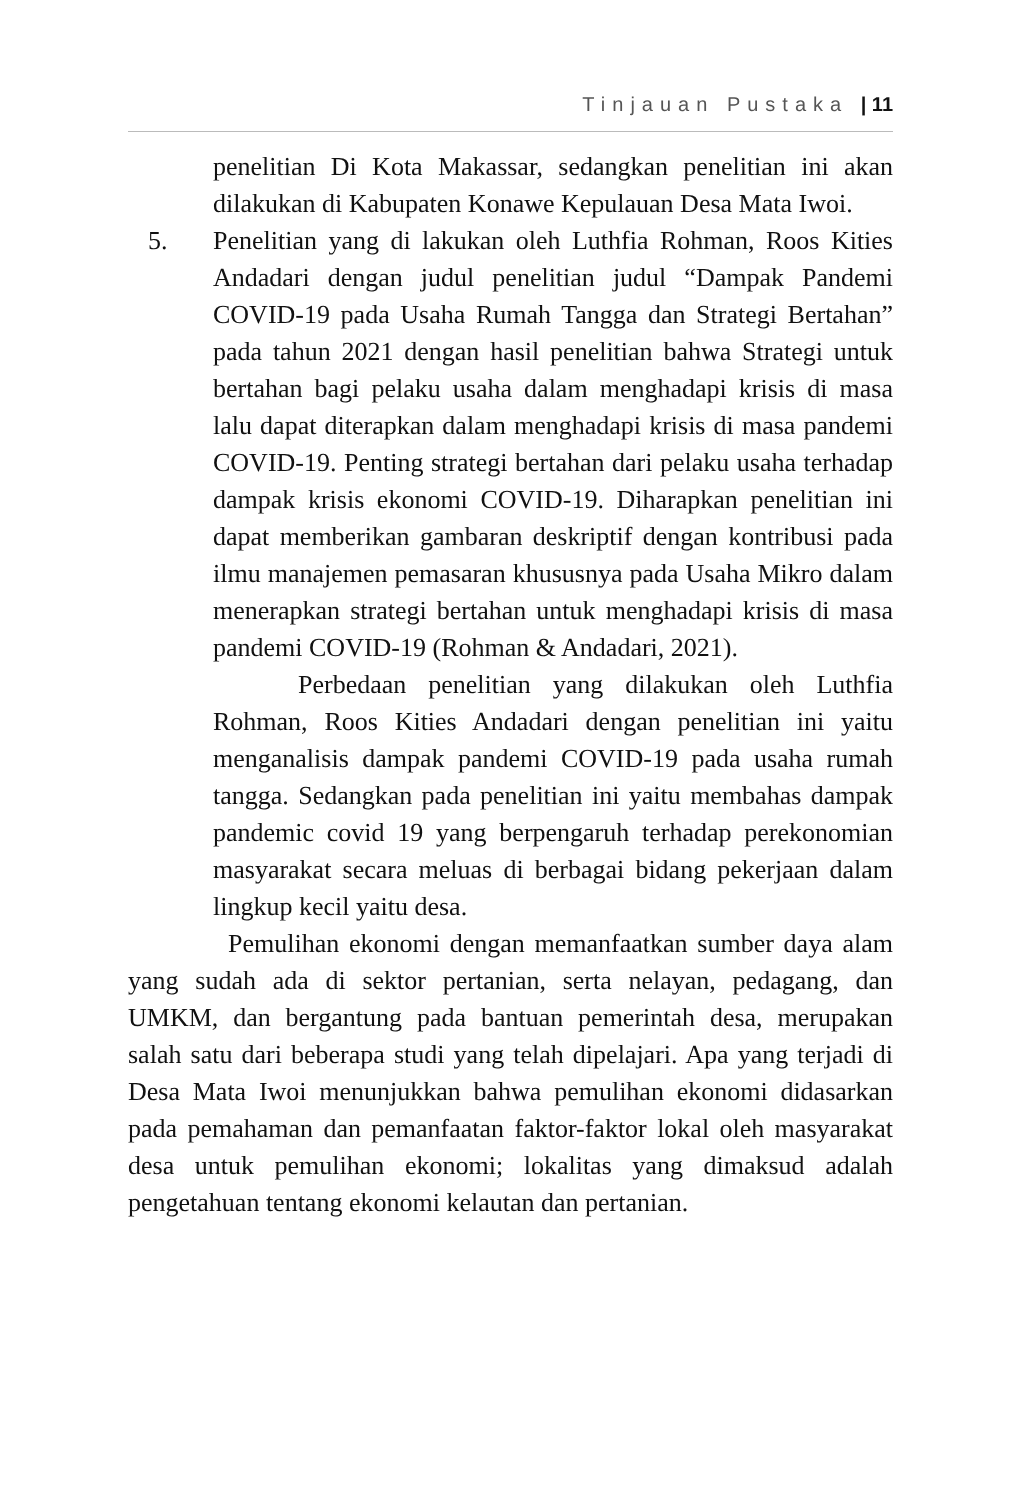Tinjauan Pustaka | 11
penelitian Di Kota Makassar, sedangkan penelitian ini akan dilakukan di Kabupaten Konawe Kepulauan Desa Mata Iwoi.
5. Penelitian yang di lakukan oleh Luthfia Rohman, Roos Kities Andadari dengan judul penelitian judul “Dampak Pandemi COVID-19 pada Usaha Rumah Tangga dan Strategi Bertahan” pada tahun 2021 dengan hasil penelitian bahwa Strategi untuk bertahan bagi pelaku usaha dalam menghadapi krisis di masa lalu dapat diterapkan dalam menghadapi krisis di masa pandemi COVID-19. Penting strategi bertahan dari pelaku usaha terhadap dampak krisis ekonomi COVID-19. Diharapkan penelitian ini dapat memberikan gambaran deskriptif dengan kontribusi pada ilmu manajemen pemasaran khususnya pada Usaha Mikro dalam menerapkan strategi bertahan untuk menghadapi krisis di masa pandemi COVID-19 (Rohman & Andadari, 2021).
Perbedaan penelitian yang dilakukan oleh Luthfia Rohman, Roos Kities Andadari dengan penelitian ini yaitu menganalisis dampak pandemi COVID-19 pada usaha rumah tangga. Sedangkan pada penelitian ini yaitu membahas dampak pandemic covid 19 yang berpengaruh terhadap perekonomian masyarakat secara meluas di berbagai bidang pekerjaan dalam lingkup kecil yaitu desa.
Pemulihan ekonomi dengan memanfaatkan sumber daya alam yang sudah ada di sektor pertanian, serta nelayan, pedagang, dan UMKM, dan bergantung pada bantuan pemerintah desa, merupakan salah satu dari beberapa studi yang telah dipelajari. Apa yang terjadi di Desa Mata Iwoi menunjukkan bahwa pemulihan ekonomi didasarkan pada pemahaman dan pemanfaatan faktor-faktor lokal oleh masyarakat desa untuk pemulihan ekonomi; lokalitas yang dimaksud adalah pengetahuan tentang ekonomi kelautan dan pertanian.